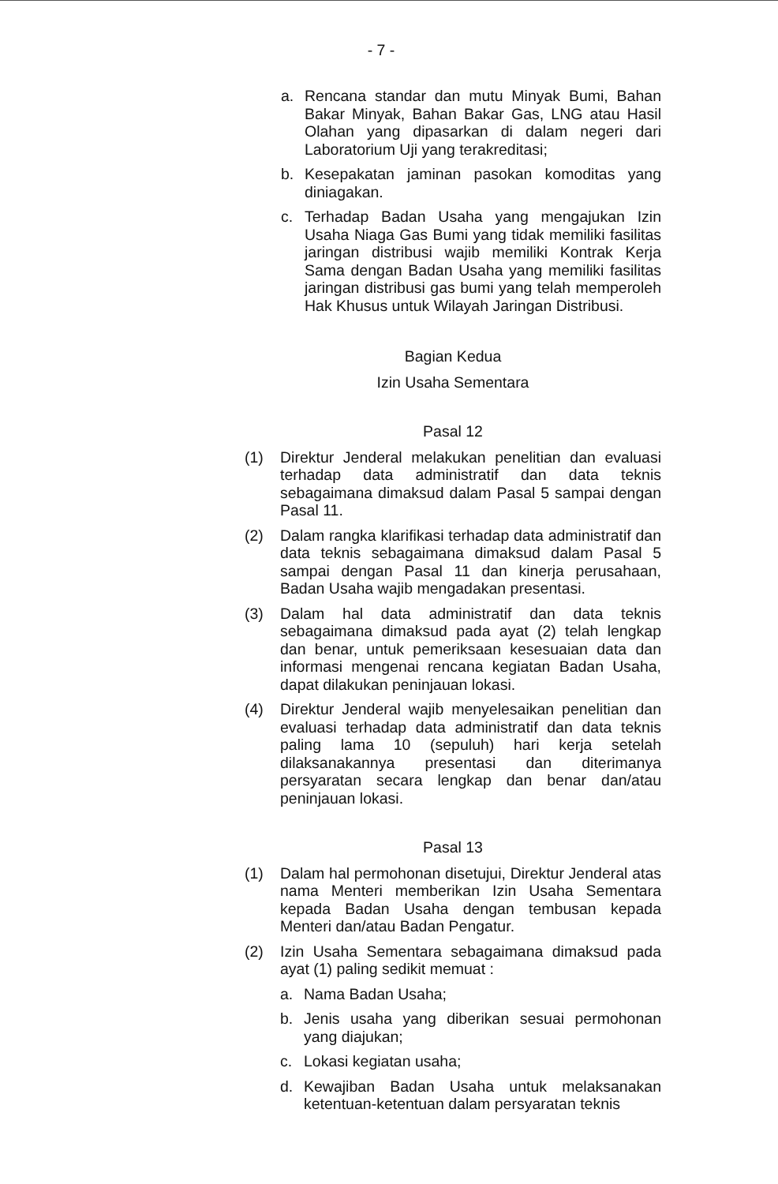- 7 -
a. Rencana standar dan mutu Minyak Bumi, Bahan Bakar Minyak, Bahan Bakar Gas, LNG atau Hasil Olahan yang dipasarkan di dalam negeri dari Laboratorium Uji yang terakreditasi;
b. Kesepakatan jaminan pasokan komoditas yang diniagakan.
c. Terhadap Badan Usaha yang mengajukan Izin Usaha Niaga Gas Bumi yang tidak memiliki fasilitas jaringan distribusi wajib memiliki Kontrak Kerja Sama dengan Badan Usaha yang memiliki fasilitas jaringan distribusi gas bumi yang telah memperoleh Hak Khusus untuk Wilayah Jaringan Distribusi.
Bagian Kedua
Izin Usaha Sementara
Pasal 12
(1) Direktur Jenderal melakukan penelitian dan evaluasi terhadap data administratif dan data teknis sebagaimana dimaksud dalam Pasal 5 sampai dengan Pasal 11.
(2) Dalam rangka klarifikasi terhadap data administratif dan data teknis sebagaimana dimaksud dalam Pasal 5 sampai dengan Pasal 11 dan kinerja perusahaan, Badan Usaha wajib mengadakan presentasi.
(3) Dalam hal data administratif dan data teknis sebagaimana dimaksud pada ayat (2) telah lengkap dan benar, untuk pemeriksaan kesesuaian data dan informasi mengenai rencana kegiatan Badan Usaha, dapat dilakukan peninjauan lokasi.
(4) Direktur Jenderal wajib menyelesaikan penelitian dan evaluasi terhadap data administratif dan data teknis paling lama 10 (sepuluh) hari kerja setelah dilaksanakannya presentasi dan diterimanya persyaratan secara lengkap dan benar dan/atau peninjauan lokasi.
Pasal 13
(1) Dalam hal permohonan disetujui, Direktur Jenderal atas nama Menteri memberikan Izin Usaha Sementara kepada Badan Usaha dengan tembusan kepada Menteri dan/atau Badan Pengatur.
(2) Izin Usaha Sementara sebagaimana dimaksud pada ayat (1) paling sedikit memuat :
a. Nama Badan Usaha;
b. Jenis usaha yang diberikan sesuai permohonan yang diajukan;
c. Lokasi kegiatan usaha;
d. Kewajiban Badan Usaha untuk melaksanakan ketentuan-ketentuan dalam persyaratan teknis